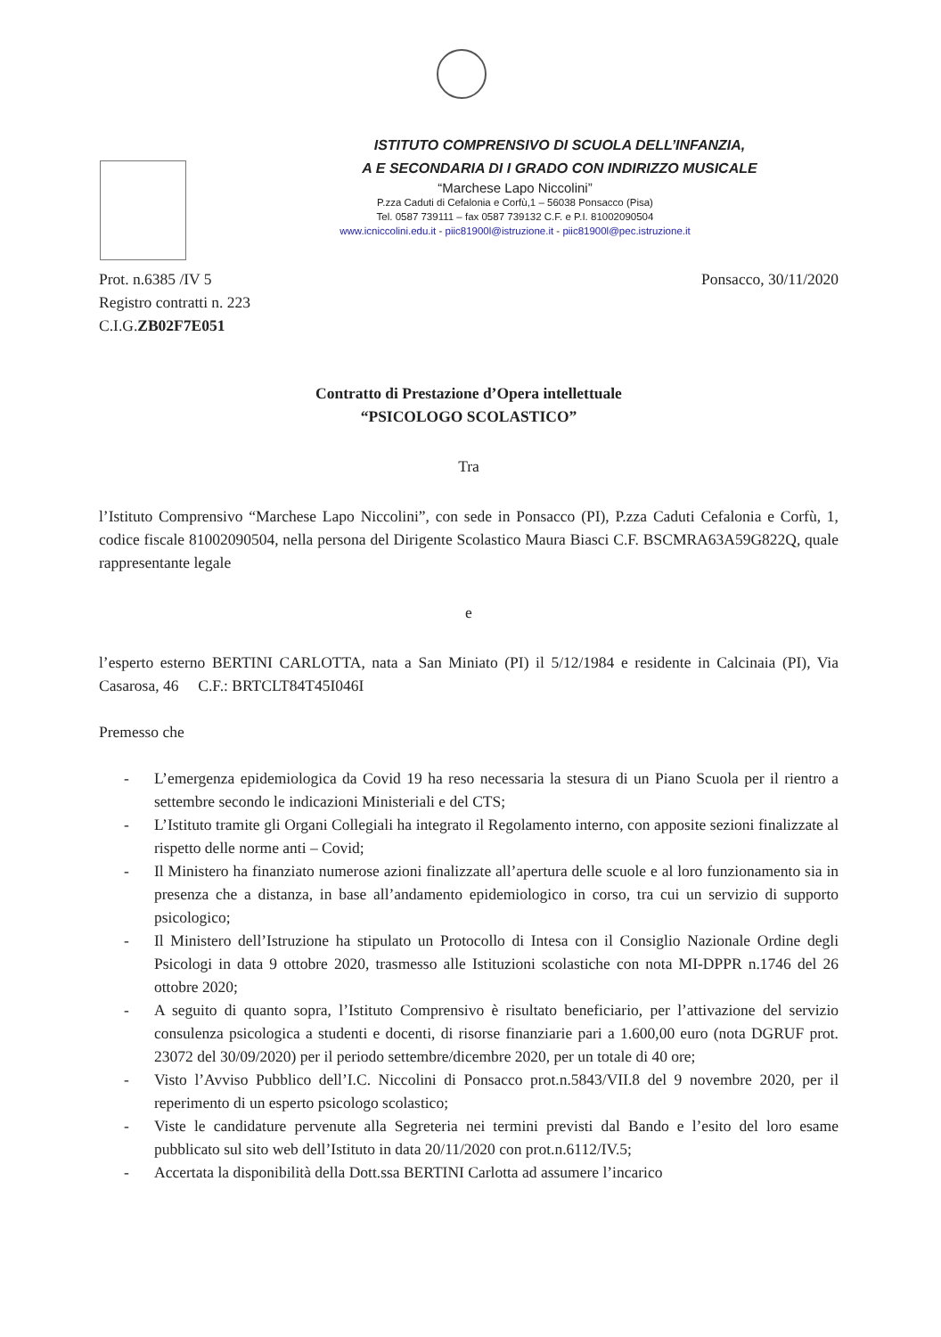ISTITUTO COMPRENSIVO DI SCUOLA DELL’INFANZIA,
A E SECONDARIA DI I GRADO CON INDIRIZZO MUSICALE
“Marchese Lapo Niccolini”
P.zza Caduti di Cefalonia e Corfù,1 – 56038 Ponsacco (Pisa)
Tel. 0587 739111 – fax 0587 739132 C.F. e P.I. 81002090504
www.icniccolini.edu.it - piic81900l@istruzione.it - piic81900l@pec.istruzione.it
Prot. n.6385 /IV 5
Registro contratti n. 223
C.I.G.ZB02F7E051
Ponsacco, 30/11/2020
Contratto di Prestazione d’Opera intellettuale
“PSICOLOGO SCOLASTICO”
Tra
l’Istituto Comprensivo “Marchese Lapo Niccolini”, con sede in Ponsacco (PI), P.zza Caduti Cefalonia e Corfù, 1, codice fiscale 81002090504, nella persona del Dirigente Scolastico Maura Biasci C.F. BSCMRA63A59G822Q, quale rappresentante legale
e
l’esperto esterno BERTINI CARLOTTA, nata a San Miniato (PI) il 5/12/1984 e residente in Calcinaia (PI), Via Casarosa, 46 C.F.: BRTCLT84T45I046I
Premesso che
- L’emergenza epidemiologica da Covid 19 ha reso necessaria la stesura di un Piano Scuola per il rientro a settembre secondo le indicazioni Ministeriali e del CTS;
- L’Istituto tramite gli Organi Collegiali ha integrato il Regolamento interno, con apposite sezioni finalizzate al rispetto delle norme anti – Covid;
- Il Ministero ha finanziato numerose azioni finalizzate all’apertura delle scuole e al loro funzionamento sia in presenza che a distanza, in base all’andamento epidemiologico in corso, tra cui un servizio di supporto psicologico;
- Il Ministero dell’Istruzione ha stipulato un Protocollo di Intesa con il Consiglio Nazionale Ordine degli Psicologi in data 9 ottobre 2020, trasmesso alle Istituzioni scolastiche con nota MI-DPPR n.1746 del 26 ottobre 2020;
- A seguito di quanto sopra, l’Istituto Comprensivo è risultato beneficiario, per l’attivazione del servizio consulenza psicologica a studenti e docenti, di risorse finanziarie pari a 1.600,00 euro (nota DGRUF prot. 23072 del 30/09/2020) per il periodo settembre/dicembre 2020, per un totale di 40 ore;
- Visto l’Avviso Pubblico dell’I.C. Niccolini di Ponsacco prot.n.5843/VII.8 del 9 novembre 2020, per il reperimento di un esperto psicologo scolastico;
- Viste le candidature pervenute alla Segreteria nei termini previsti dal Bando e l’esito del loro esame pubblicato sul sito web dell’Istituto in data 20/11/2020 con prot.n.6112/IV.5;
- Accertata la disponibilità della Dott.ssa BERTINI Carlotta ad assumere l’incarico